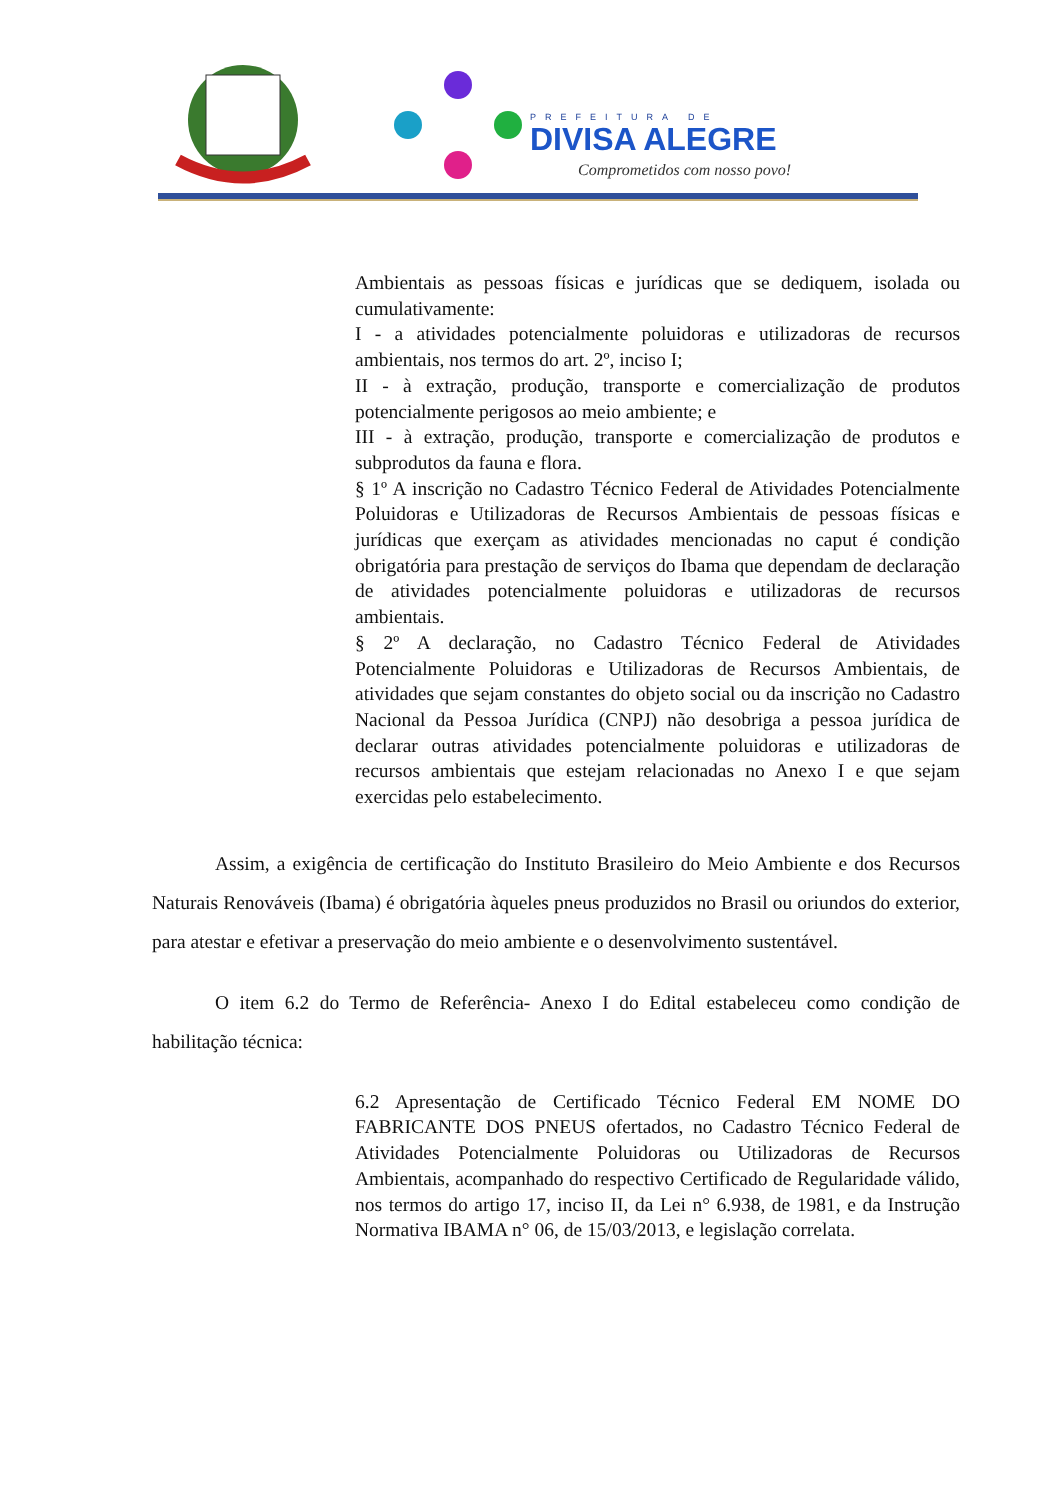PREFEITURA DE
DIVISA ALEGRE
Comprometidos com nosso povo!
Ambientais as pessoas físicas e jurídicas que se dediquem, isolada ou cumulativamente:
I - a atividades potencialmente poluidoras e utilizadoras de recursos ambientais, nos termos do art. 2º, inciso I;
II - à extração, produção, transporte e comercialização de produtos potencialmente perigosos ao meio ambiente; e
III - à extração, produção, transporte e comercialização de produtos e subprodutos da fauna e flora.
§ 1º A inscrição no Cadastro Técnico Federal de Atividades Potencialmente Poluidoras e Utilizadoras de Recursos Ambientais de pessoas físicas e jurídicas que exerçam as atividades mencionadas no caput é condição obrigatória para prestação de serviços do Ibama que dependam de declaração de atividades potencialmente poluidoras e utilizadoras de recursos ambientais.
§ 2º A declaração, no Cadastro Técnico Federal de Atividades Potencialmente Poluidoras e Utilizadoras de Recursos Ambientais, de atividades que sejam constantes do objeto social ou da inscrição no Cadastro Nacional da Pessoa Jurídica (CNPJ) não desobriga a pessoa jurídica de declarar outras atividades potencialmente poluidoras e utilizadoras de recursos ambientais que estejam relacionadas no Anexo I e que sejam exercidas pelo estabelecimento.
Assim, a exigência de certificação do Instituto Brasileiro do Meio Ambiente e dos Recursos Naturais Renováveis (Ibama) é obrigatória àqueles pneus produzidos no Brasil ou oriundos do exterior, para atestar e efetivar a preservação do meio ambiente e o desenvolvimento sustentável.
O item 6.2 do Termo de Referência- Anexo I do Edital estabeleceu como condição de habilitação técnica:
6.2 Apresentação de Certificado Técnico Federal EM NOME DO FABRICANTE DOS PNEUS ofertados, no Cadastro Técnico Federal de Atividades Potencialmente Poluidoras ou Utilizadoras de Recursos Ambientais, acompanhado do respectivo Certificado de Regularidade válido, nos termos do artigo 17, inciso II, da Lei n° 6.938, de 1981, e da Instrução Normativa IBAMA n° 06, de 15/03/2013, e legislação correlata.